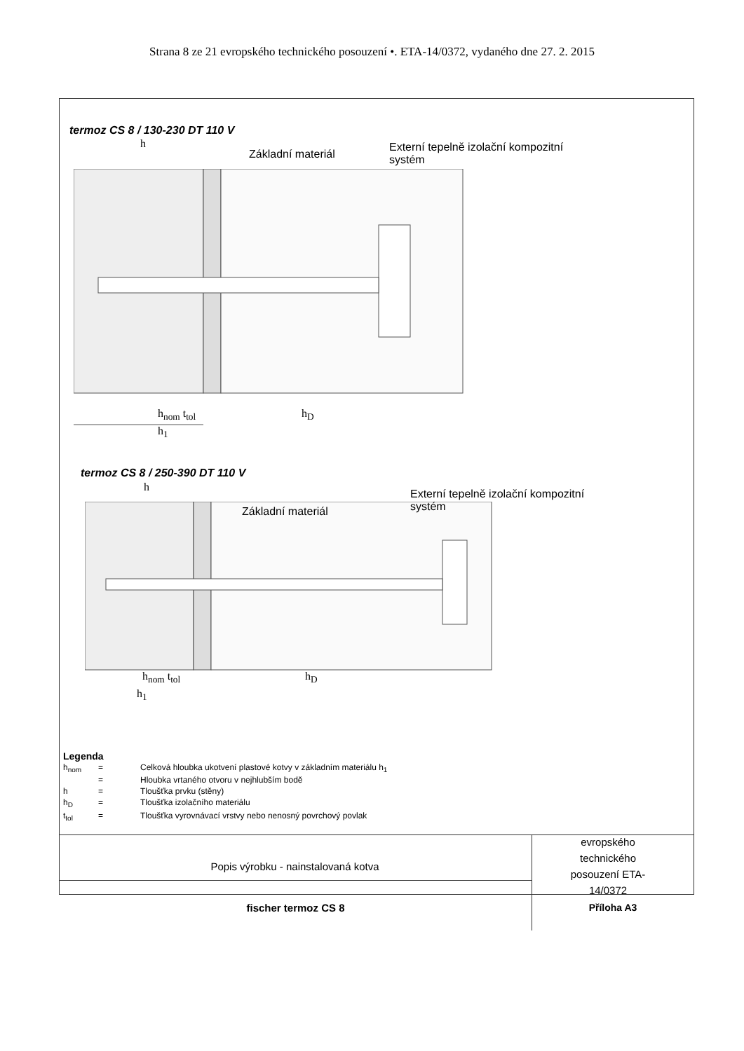Strana 8 ze 21 evropského technického posouzení •. ETA-14/0372, vydaného dne 27. 2. 2015
termoz CS 8 / 130-230 DT 110 V
h
Základní materiál
Externí tepelně izolační kompozitní
systém
h<sub>nom</sub> t<sub>tol</sub> h<sub>D</sub>
h<sub>1</sub>
termoz CS 8 / 250-390 DT 110 V
h
Základní materiál
Externí tepelně izolační kompozitní
systém
h<sub>nom</sub> t<sub>tol</sub> h<sub>D</sub>
h<sub>1</sub>
Legenda
| h<sub>nom</sub> | = | Celková hloubka ukotvení plastové kotvy v základním materiálu h<sub>1</sub> |
| | = | Hloubka vrtaného otvoru v nejhlubším bodě |
| h | = | Tloušťka prvku (stěny) |
| h<sub>D</sub> | = | Tloušťka izolačního materiálu |
| t<sub>tol</sub> | = | Tloušťka vyrovnávací vrstvy nebo nenosný povrchový povlak |
fischer termoz CS 8 Příloha A3
Popis výrobku - nainstalovaná kotva
evropského technického posouzení ETA-14/0372